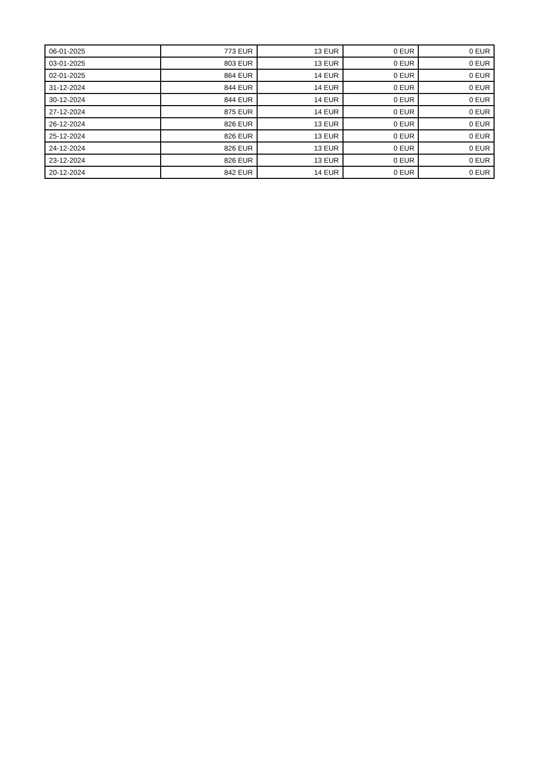| 06-01-2025 | 773 EUR | 13 EUR | 0 EUR | 0 EUR |
| 03-01-2025 | 803 EUR | 13 EUR | 0 EUR | 0 EUR |
| 02-01-2025 | 864 EUR | 14 EUR | 0 EUR | 0 EUR |
| 31-12-2024 | 844 EUR | 14 EUR | 0 EUR | 0 EUR |
| 30-12-2024 | 844 EUR | 14 EUR | 0 EUR | 0 EUR |
| 27-12-2024 | 875 EUR | 14 EUR | 0 EUR | 0 EUR |
| 26-12-2024 | 826 EUR | 13 EUR | 0 EUR | 0 EUR |
| 25-12-2024 | 826 EUR | 13 EUR | 0 EUR | 0 EUR |
| 24-12-2024 | 826 EUR | 13 EUR | 0 EUR | 0 EUR |
| 23-12-2024 | 826 EUR | 13 EUR | 0 EUR | 0 EUR |
| 20-12-2024 | 842 EUR | 14 EUR | 0 EUR | 0 EUR |